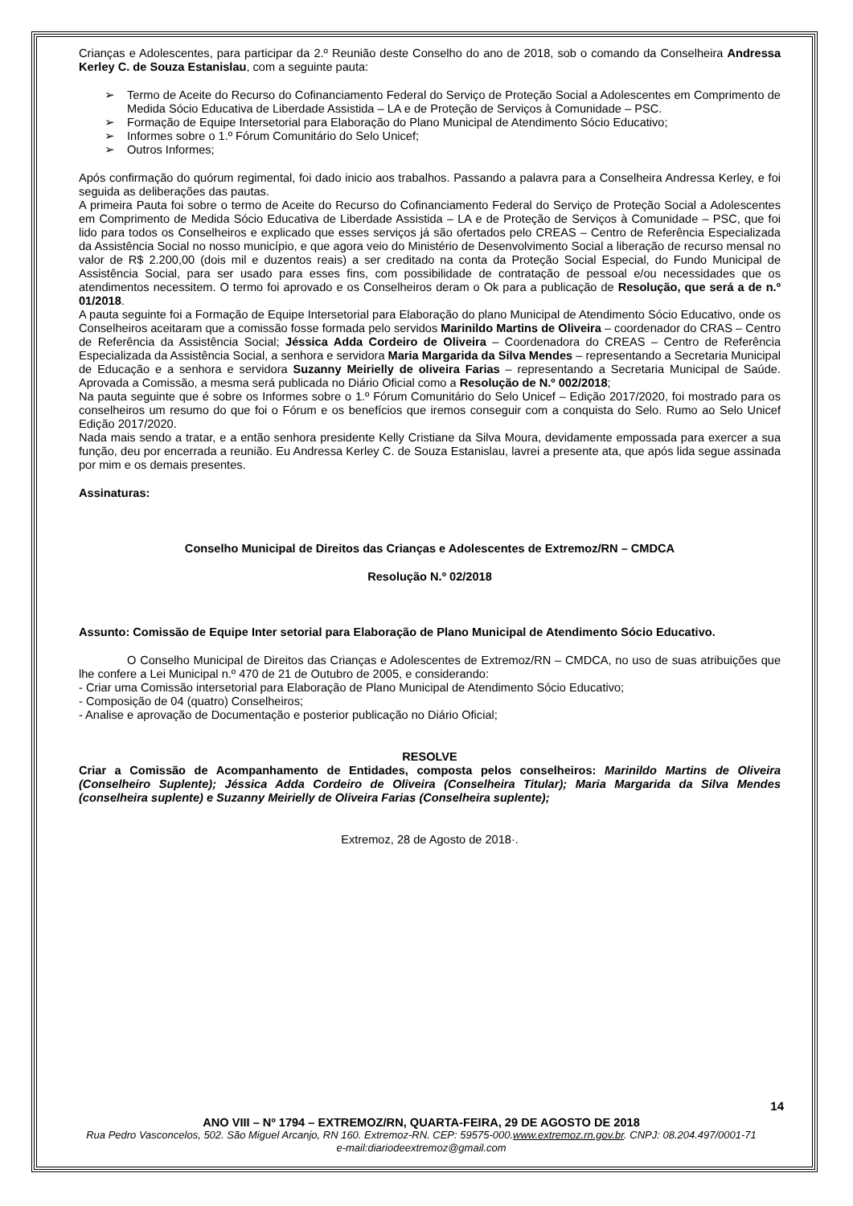Crianças e Adolescentes, para participar da 2.º Reunião deste Conselho do ano de 2018, sob o comando da Conselheira Andressa Kerley C. de Souza Estanislau, com a seguinte pauta:
➢ Termo de Aceite do Recurso do Cofinanciamento Federal do Serviço de Proteção Social a Adolescentes em Comprimento de Medida Sócio Educativa de Liberdade Assistida – LA e de Proteção de Serviços à Comunidade – PSC.
➢ Formação de Equipe Intersetorial para Elaboração do Plano Municipal de Atendimento Sócio Educativo;
➢ Informes sobre o 1.º Fórum Comunitário do Selo Unicef;
➢ Outros Informes;
Após confirmação do quórum regimental, foi dado inicio aos trabalhos. Passando a palavra para a Conselheira Andressa Kerley, e foi seguida as deliberações das pautas.
A primeira Pauta foi sobre o termo de Aceite do Recurso do Cofinanciamento Federal do Serviço de Proteção Social a Adolescentes em Comprimento de Medida Sócio Educativa de Liberdade Assistida – LA e de Proteção de Serviços à Comunidade – PSC, que foi lido para todos os Conselheiros e explicado que esses serviços já são ofertados pelo CREAS – Centro de Referência Especializada da Assistência Social no nosso município, e que agora veio do Ministério de Desenvolvimento Social a liberação de recurso mensal no valor de R$ 2.200,00 (dois mil e duzentos reais) a ser creditado na conta da Proteção Social Especial, do Fundo Municipal de Assistência Social, para ser usado para esses fins, com possibilidade de contratação de pessoal e/ou necessidades que os atendimentos necessitem. O termo foi aprovado e os Conselheiros deram o Ok para a publicação de Resolução, que será a de n.º 01/2018.
A pauta seguinte foi a Formação de Equipe Intersetorial para Elaboração do plano Municipal de Atendimento Sócio Educativo, onde os Conselheiros aceitaram que a comissão fosse formada pelo servidos Marinildo Martins de Oliveira – coordenador do CRAS – Centro de Referência da Assistência Social; Jéssica Adda Cordeiro de Oliveira – Coordenadora do CREAS – Centro de Referência Especializada da Assistência Social, a senhora e servidora Maria Margarida da Silva Mendes – representando a Secretaria Municipal de Educação e a senhora e servidora Suzanny Meirielly de oliveira Farias – representando a Secretaria Municipal de Saúde. Aprovada a Comissão, a mesma será publicada no Diário Oficial como a Resolução de N.º 002/2018;
Na pauta seguinte que é sobre os Informes sobre o 1.º Fórum Comunitário do Selo Unicef – Edição 2017/2020, foi mostrado para os conselheiros um resumo do que foi o Fórum e os benefícios que iremos conseguir com a conquista do Selo. Rumo ao Selo Unicef Edição 2017/2020.
Nada mais sendo a tratar, e a então senhora presidente Kelly Cristiane da Silva Moura, devidamente empossada para exercer a sua função, deu por encerrada a reunião. Eu Andressa Kerley C. de Souza Estanislau, lavrei a presente ata, que após lida segue assinada por mim e os demais presentes.
Assinaturas:
Conselho Municipal de Direitos das Crianças e Adolescentes de Extremoz/RN – CMDCA
Resolução N.º 02/2018
Assunto: Comissão de Equipe Inter setorial para Elaboração de Plano Municipal de Atendimento Sócio Educativo.
O Conselho Municipal de Direitos das Crianças e Adolescentes de Extremoz/RN – CMDCA, no uso de suas atribuições que lhe confere a Lei Municipal n.º 470 de 21 de Outubro de 2005, e considerando:
- Criar uma Comissão intersetorial para Elaboração de Plano Municipal de Atendimento Sócio Educativo;
- Composição de 04 (quatro) Conselheiros;
- Analise e aprovação de Documentação e posterior publicação no Diário Oficial;
RESOLVE
Criar a Comissão de Acompanhamento de Entidades, composta pelos conselheiros: Marinildo Martins de Oliveira (Conselheiro Suplente); Jéssica Adda Cordeiro de Oliveira (Conselheira Titular); Maria Margarida da Silva Mendes (conselheira suplente) e Suzanny Meirielly de Oliveira Farias (Conselheira suplente);
Extremoz, 28 de Agosto de 2018·.
14
ANO VIII – Nº 1794 – EXTREMOZ/RN, QUARTA-FEIRA, 29 DE AGOSTO DE 2018
Rua Pedro Vasconcelos, 502. São Miguel Arcanjo, RN 160. Extremoz-RN. CEP: 59575-000.www.extremoz.rn.gov.br. CNPJ: 08.204.497/0001-71
e-mail:diariodeextremoz@gmail.com